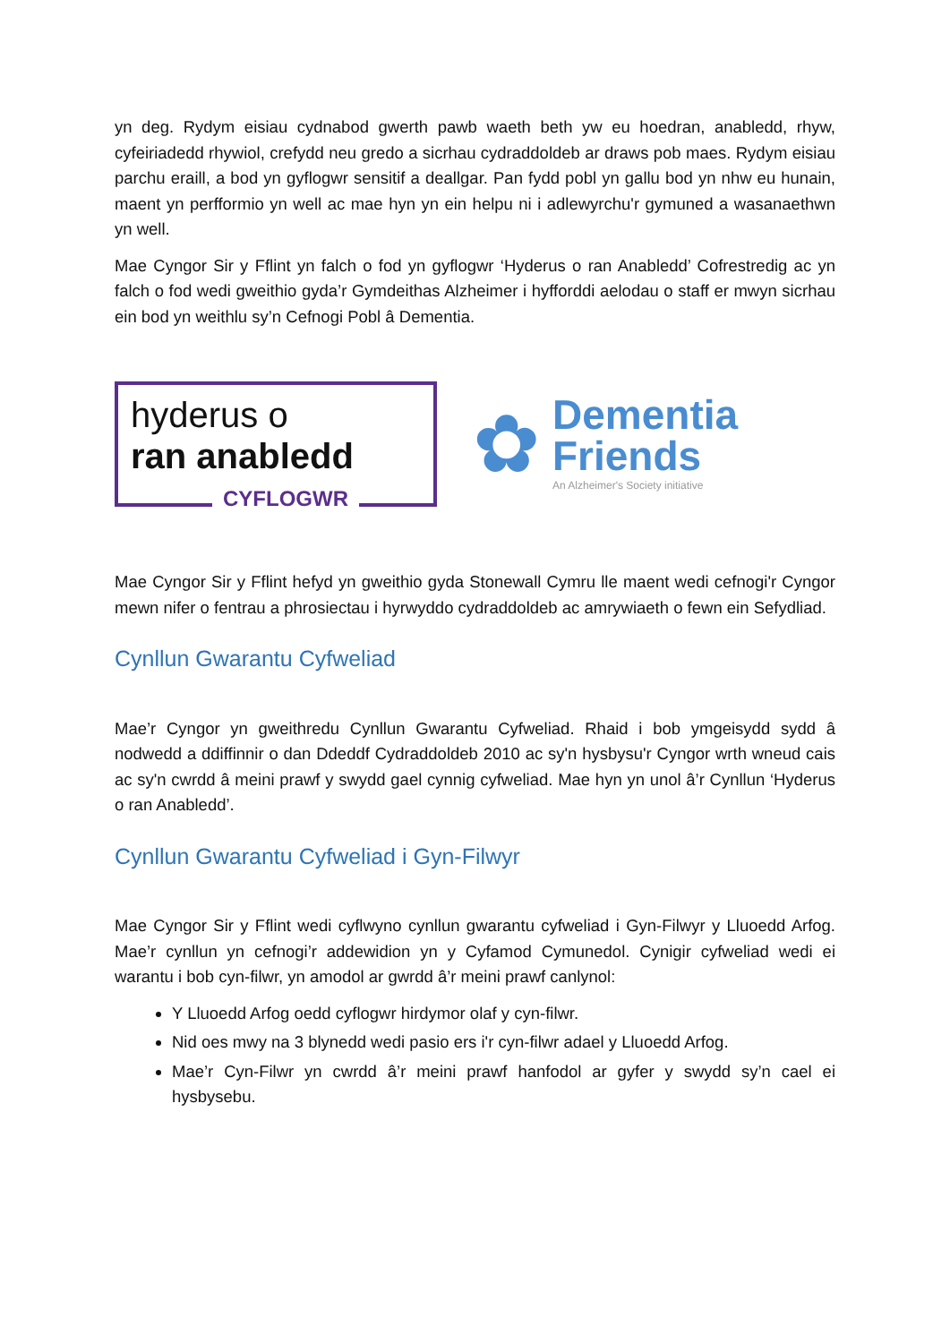yn deg. Rydym eisiau cydnabod gwerth pawb waeth beth yw eu hoedran, anabledd, rhyw, cyfeiriadedd rhywiol, crefydd neu gredo a sicrhau cydraddoldeb ar draws pob maes. Rydym eisiau parchu eraill, a bod yn gyflogwr sensitif a deallgar. Pan fydd pobl yn gallu bod yn nhw eu hunain, maent yn perfformio yn well ac mae hyn yn ein helpu ni i adlewyrchu'r gymuned a wasanaethwn yn well.
Mae Cyngor Sir y Fflint yn falch o fod yn gyflogwr ‘Hyderus o ran Anabledd’ Cofrestredig ac yn falch o fod wedi gweithio gyda’r Gymdeithas Alzheimer i hyfforddi aelodau o staff er mwyn sicrhau ein bod yn weithlu sy’n Cefnogi Pobl â Dementia.
hyderus o
ran anabledd
CYFLOGWR
✿
Dementia
Friends
An Alzheimer's Society initiative
Mae Cyngor Sir y Fflint hefyd yn gweithio gyda Stonewall Cymru lle maent wedi cefnogi'r Cyngor mewn nifer o fentrau a phrosiectau i hyrwyddo cydraddoldeb ac amrywiaeth o fewn ein Sefydliad.
Cynllun Gwarantu Cyfweliad
Mae’r Cyngor yn gweithredu Cynllun Gwarantu Cyfweliad. Rhaid i bob ymgeisydd sydd â nodwedd a ddiffinnir o dan Ddeddf Cydraddoldeb 2010 ac sy'n hysbysu'r Cyngor wrth wneud cais ac sy'n cwrdd â meini prawf y swydd gael cynnig cyfweliad. Mae hyn yn unol â’r Cynllun ‘Hyderus o ran Anabledd’.
Cynllun Gwarantu Cyfweliad i Gyn-Filwyr
Mae Cyngor Sir y Fflint wedi cyflwyno cynllun gwarantu cyfweliad i Gyn-Filwyr y Lluoedd Arfog. Mae’r cynllun yn cefnogi’r addewidion yn y Cyfamod Cymunedol. Cynigir cyfweliad wedi ei warantu i bob cyn-filwr, yn amodol ar gwrdd â’r meini prawf canlynol:
Y Lluoedd Arfog oedd cyflogwr hirdymor olaf y cyn-filwr.
Nid oes mwy na 3 blynedd wedi pasio ers i'r cyn-filwr adael y Lluoedd Arfog.
Mae’r Cyn-Filwr yn cwrdd â’r meini prawf hanfodol ar gyfer y swydd sy’n cael ei hysbysebu.